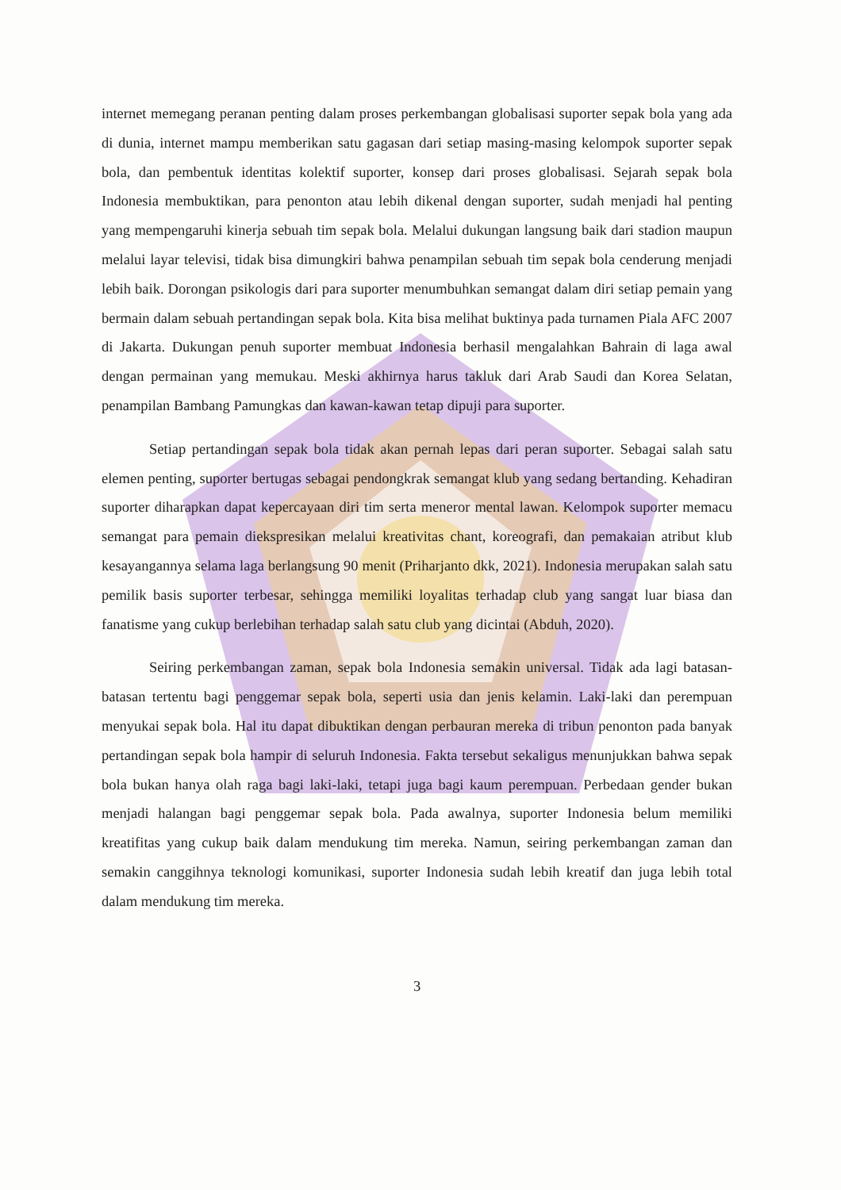internet memegang peranan penting dalam proses perkembangan globalisasi suporter sepak bola yang ada di dunia, internet mampu memberikan satu gagasan dari setiap masing-masing kelompok suporter sepak bola, dan pembentuk identitas kolektif suporter, konsep dari proses globalisasi. Sejarah sepak bola Indonesia membuktikan, para penonton atau lebih dikenal dengan suporter, sudah menjadi hal penting yang mempengaruhi kinerja sebuah tim sepak bola. Melalui dukungan langsung baik dari stadion maupun melalui layar televisi, tidak bisa dimungkiri bahwa penampilan sebuah tim sepak bola cenderung menjadi lebih baik. Dorongan psikologis dari para suporter menumbuhkan semangat dalam diri setiap pemain yang bermain dalam sebuah pertandingan sepak bola. Kita bisa melihat buktinya pada turnamen Piala AFC 2007 di Jakarta. Dukungan penuh suporter membuat Indonesia berhasil mengalahkan Bahrain di laga awal dengan permainan yang memukau. Meski akhirnya harus takluk dari Arab Saudi dan Korea Selatan, penampilan Bambang Pamungkas dan kawan-kawan tetap dipuji para suporter.
Setiap pertandingan sepak bola tidak akan pernah lepas dari peran suporter. Sebagai salah satu elemen penting, suporter bertugas sebagai pendongkrak semangat klub yang sedang bertanding. Kehadiran suporter diharapkan dapat kepercayaan diri tim serta meneror mental lawan. Kelompok suporter memacu semangat para pemain diekspresikan melalui kreativitas chant, koreografi, dan pemakaian atribut klub kesayangannya selama laga berlangsung 90 menit (Priharjanto dkk, 2021). Indonesia merupakan salah satu pemilik basis suporter terbesar, sehingga memiliki loyalitas terhadap club yang sangat luar biasa dan fanatisme yang cukup berlebihan terhadap salah satu club yang dicintai (Abduh, 2020).
Seiring perkembangan zaman, sepak bola Indonesia semakin universal. Tidak ada lagi batasan-batasan tertentu bagi penggemar sepak bola, seperti usia dan jenis kelamin. Laki-laki dan perempuan menyukai sepak bola. Hal itu dapat dibuktikan dengan perbauran mereka di tribun penonton pada banyak pertandingan sepak bola hampir di seluruh Indonesia. Fakta tersebut sekaligus menunjukkan bahwa sepak bola bukan hanya olah raga bagi laki-laki, tetapi juga bagi kaum perempuan. Perbedaan gender bukan menjadi halangan bagi penggemar sepak bola. Pada awalnya, suporter Indonesia belum memiliki kreatifitas yang cukup baik dalam mendukung tim mereka. Namun, seiring perkembangan zaman dan semakin canggihnya teknologi komunikasi, suporter Indonesia sudah lebih kreatif dan juga lebih total dalam mendukung tim mereka.
3